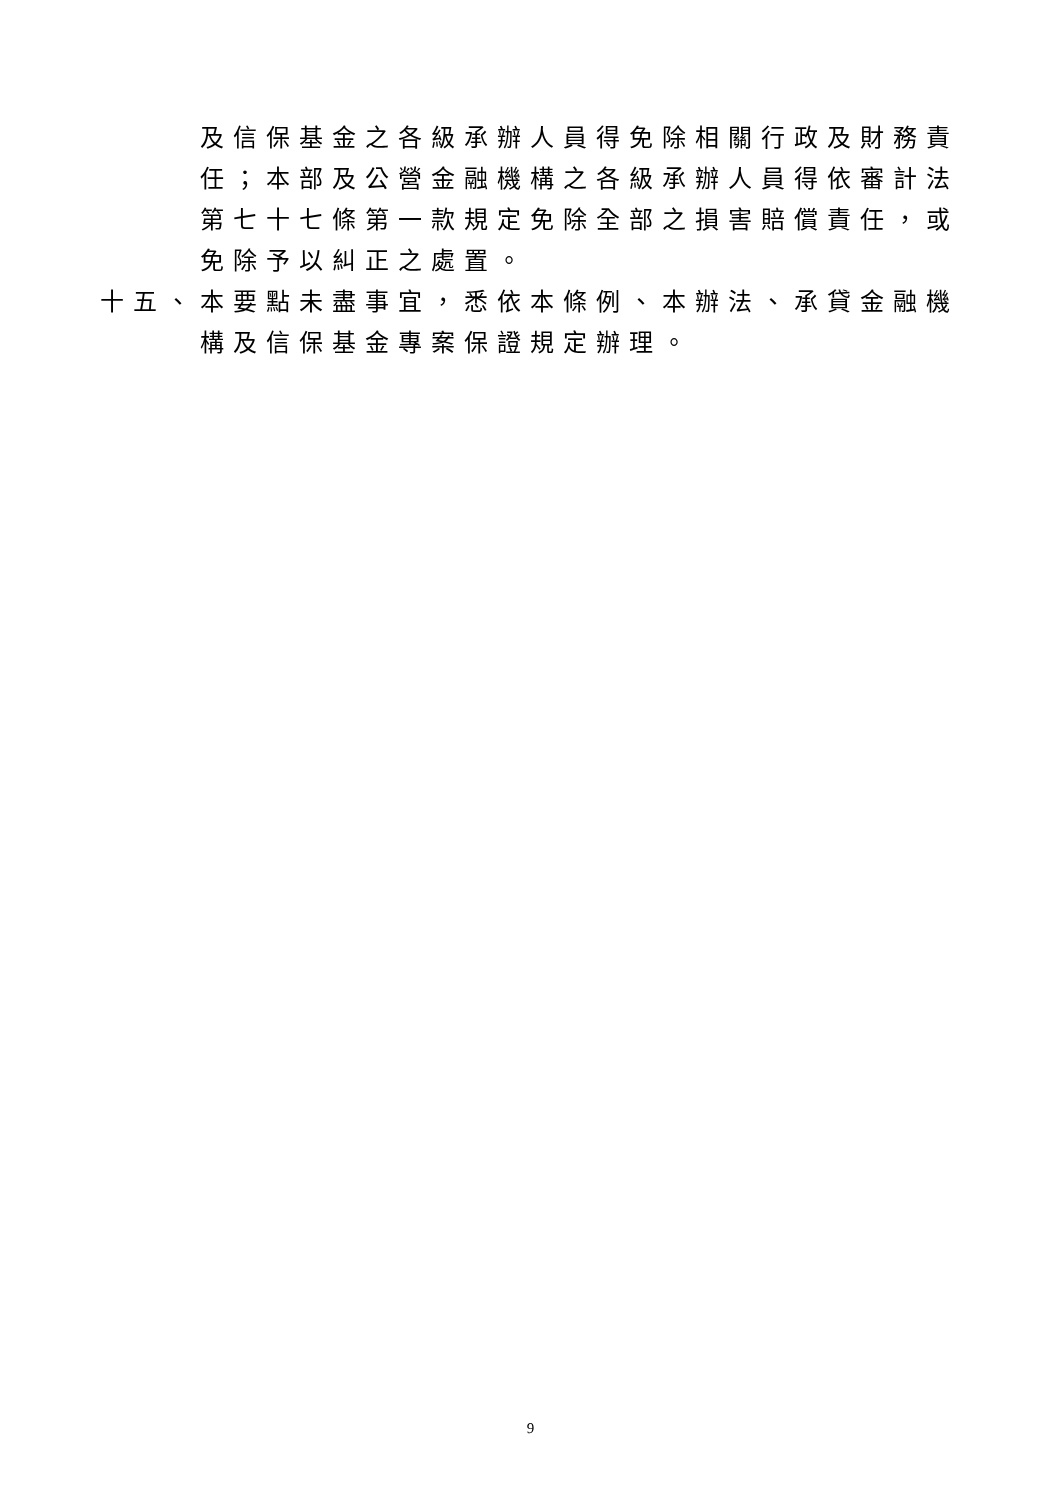及信保基金之各級承辦人員得免除相關行政及財務責任；本部及公營金融機構之各級承辦人員得依審計法第七十七條第一款規定免除全部之損害賠償責任，或免除予以糾正之處置。
十五、 本要點未盡事宜，悉依本條例、本辦法、承貸金融機構及信保基金專案保證規定辦理。
9